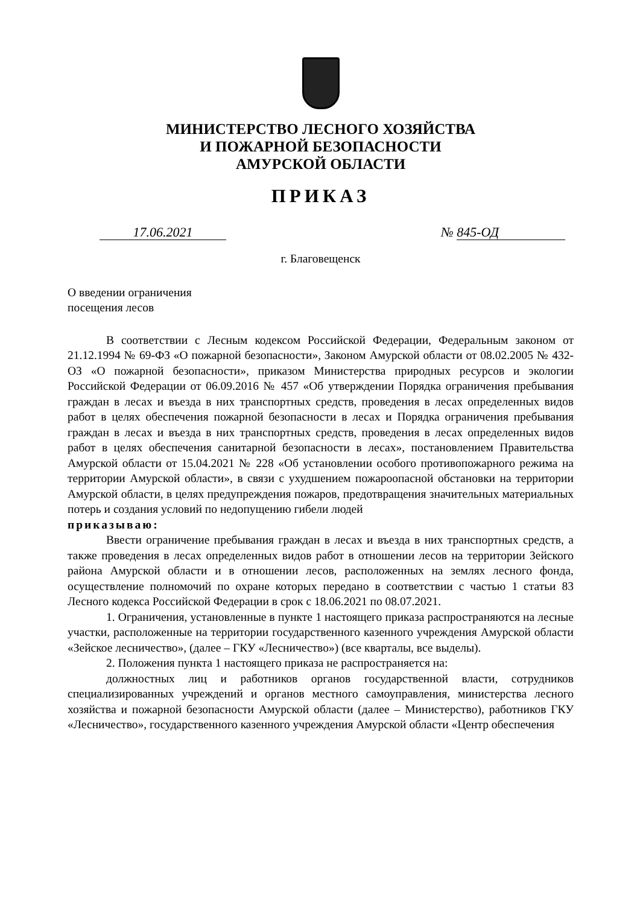МИНИСТЕРСТВО ЛЕСНОГО ХОЗЯЙСТВА
И ПОЖАРНОЙ БЕЗОПАСНОСТИ
АМУРСКОЙ ОБЛАСТИ
ПРИКАЗ
17.06.2021 № 845-ОД
г. Благовещенск
О введении ограничения
посещения лесов
В соответствии с Лесным кодексом Российской Федерации, Федеральным законом от 21.12.1994 № 69-ФЗ «О пожарной безопасности», Законом Амурской области от 08.02.2005 № 432-ОЗ «О пожарной безопасности», приказом Министерства природных ресурсов и экологии Российской Федерации от 06.09.2016 № 457 «Об утверждении Порядка ограничения пребывания граждан в лесах и въезда в них транспортных средств, проведения в лесах определенных видов работ в целях обеспечения пожарной безопасности в лесах и Порядка ограничения пребывания граждан в лесах и въезда в них транспортных средств, проведения в лесах определенных видов работ в целях обеспечения санитарной безопасности в лесах», постановлением Правительства Амурской области от 15.04.2021 № 228 «Об установлении особого противопожарного режима на территории Амурской области», в связи с ухудшением пожароопасной обстановки на территории Амурской области, в целях предупреждения пожаров, предотвращения значительных материальных потерь и создания условий по недопущению гибели людей
приказываю:
Ввести ограничение пребывания граждан в лесах и въезда в них транспортных средств, а также проведения в лесах определенных видов работ в отношении лесов на территории Зейского района Амурской области и в отношении лесов, расположенных на землях лесного фонда, осуществление полномочий по охране которых передано в соответствии с частью 1 статьи 83 Лесного кодекса Российской Федерации в срок с 18.06.2021 по 08.07.2021.
1. Ограничения, установленные в пункте 1 настоящего приказа распространяются на лесные участки, расположенные на территории государственного казенного учреждения Амурской области «Зейское лесничество», (далее – ГКУ «Лесничество») (все кварталы, все выделы).
2. Положения пункта 1 настоящего приказа не распространяется на:
должностных лиц и работников органов государственной власти, сотрудников специализированных учреждений и органов местного самоуправления, министерства лесного хозяйства и пожарной безопасности Амурской области (далее – Министерство), работников ГКУ «Лесничество», государственного казенного учреждения Амурской области «Центр обеспечения